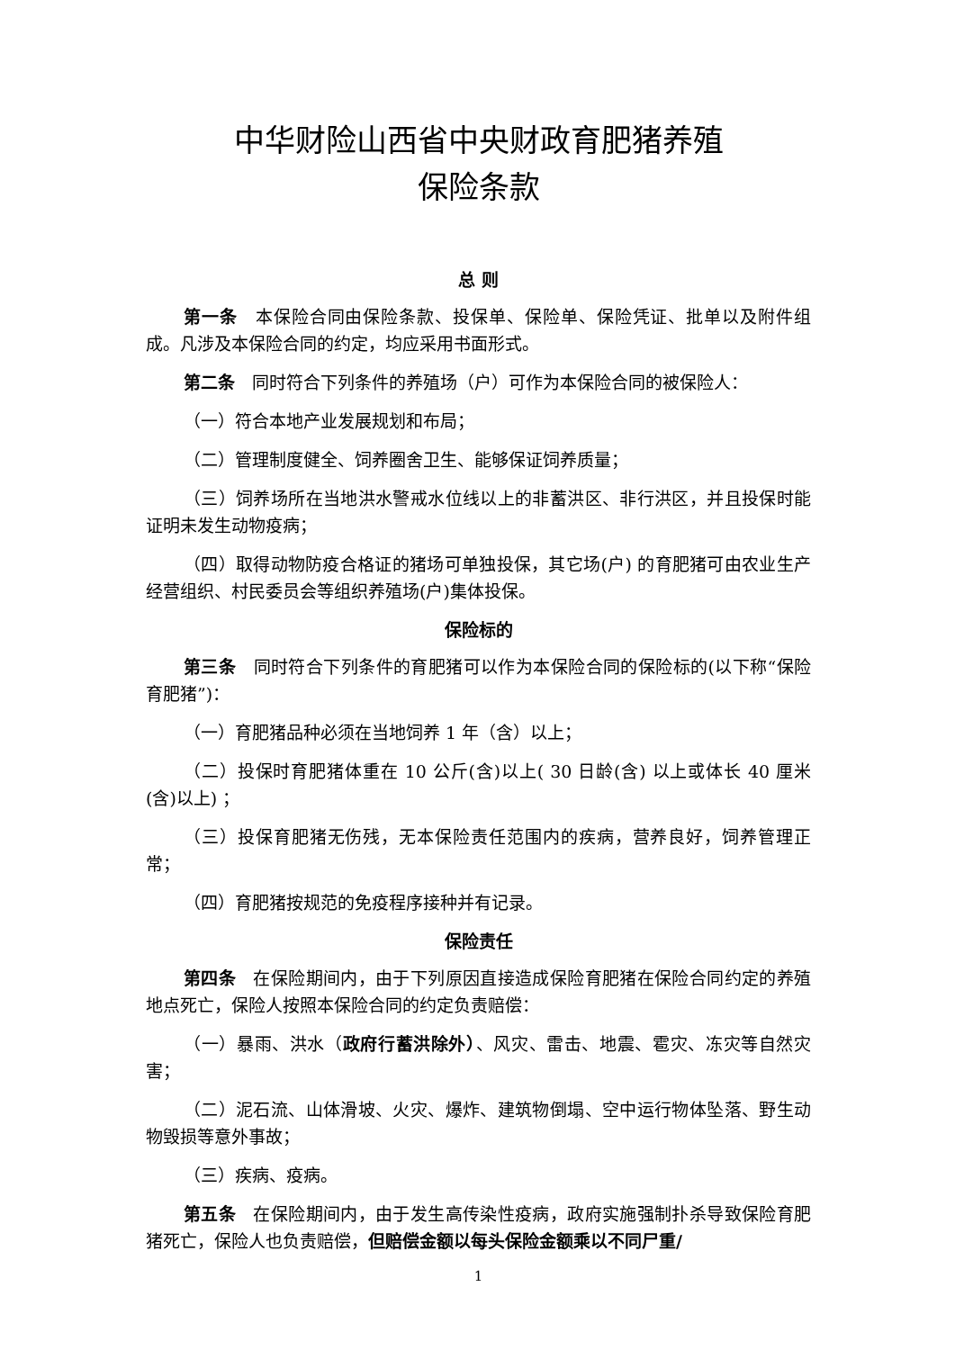中华财险山西省中央财政育肥猪养殖
保险条款
总 则
第一条　本保险合同由保险条款、投保单、保险单、保险凭证、批单以及附件组成。凡涉及本保险合同的约定，均应采用书面形式。
第二条　同时符合下列条件的养殖场（户）可作为本保险合同的被保险人：
（一）符合本地产业发展规划和布局；
（二）管理制度健全、饲养圈舍卫生、能够保证饲养质量；
（三）饲养场所在当地洪水警戒水位线以上的非蓄洪区、非行洪区，并且投保时能证明未发生动物疫病；
（四）取得动物防疫合格证的猪场可单独投保，其它场(户) 的育肥猪可由农业生产经营组织、村民委员会等组织养殖场(户)集体投保。
保险标的
第三条　同时符合下列条件的育肥猪可以作为本保险合同的保险标的(以下称“保险育肥猪”)：
（一）育肥猪品种必须在当地饲养 1 年（含）以上；
（二）投保时育肥猪体重在 10 公斤(含)以上( 30 日龄(含) 以上或体长 40 厘米(含)以上) ；
（三）投保育肥猪无伤残，无本保险责任范围内的疾病，营养良好，饲养管理正常；
（四）育肥猪按规范的免疫程序接种并有记录。
保险责任
第四条　在保险期间内，由于下列原因直接造成保险育肥猪在保险合同约定的养殖地点死亡，保险人按照本保险合同的约定负责赔偿：
（一）暴雨、洪水（政府行蓄洪除外）、风灾、雷击、地震、雹灾、冻灾等自然灾害；
（二）泥石流、山体滑坡、火灾、爆炸、建筑物倒塌、空中运行物体坠落、野生动物毁损等意外事故；
（三）疾病、疫病。
第五条　在保险期间内，由于发生高传染性疫病，政府实施强制扑杀导致保险育肥猪死亡，保险人也负责赔偿，但赔偿金额以每头保险金额乘以不同尸重/
1